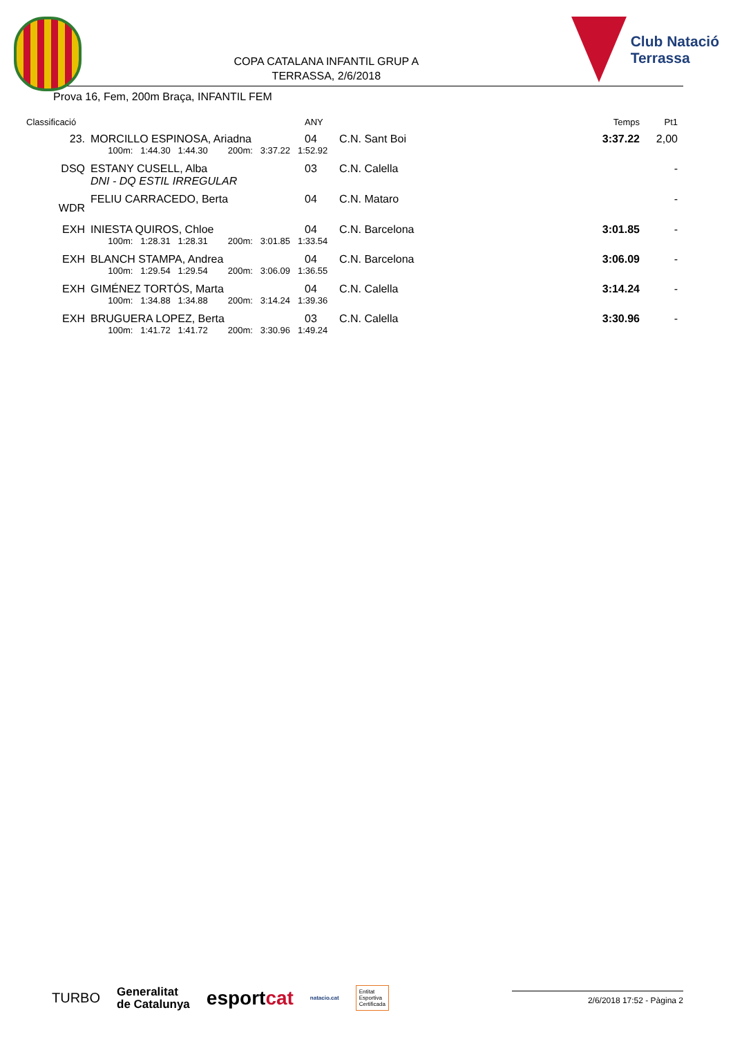COPA CATALANA INFANTIL GRUP A
TERRASSA, 2/6/2018
Club Natació
Terrassa
Prova 16, Fem, 200m Braça, INFANTIL FEM
| Classificació | | | ANY | | Temps | Pt1 |
| --- | --- | --- | --- | --- | --- | --- |
| 23. | | MORCILLO ESPINOSA, Ariadna | 04 | C.N. Sant Boi | 3:37.22 | 2,00 |
| | | 100m: 1:44.30 1:44.30 200m: 3:37.22 1:52.92 | | | | |
| DSQ | | ESTANY CUSELL, Alba | 03 | C.N. Calella | | - |
| | | DNI - DQ ESTIL IRREGULAR | | | | |
| WDR | | FELIU CARRACEDO, Berta | 04 | C.N. Mataro | | - |
| EXH | | INIESTA QUIROS, Chloe | 04 | C.N. Barcelona | 3:01.85 | - |
| | | 100m: 1:28.31 1:28.31 200m: 3:01.85 1:33.54 | | | | |
| EXH | | BLANCH STAMPA, Andrea | 04 | C.N. Barcelona | 3:06.09 | - |
| | | 100m: 1:29.54 1:29.54 200m: 3:06.09 1:36.55 | | | | |
| EXH | | GIMÉNEZ TORTÓS, Marta | 04 | C.N. Calella | 3:14.24 | - |
| | | 100m: 1:34.88 1:34.88 200m: 3:14.24 1:39.36 | | | | |
| EXH | | BRUGUERA LOPEZ, Berta | 03 | C.N. Calella | 3:30.96 | - |
| | | 100m: 1:41.72 1:41.72 200m: 3:30.96 1:49.24 | | | | |
TURBO Generalitat
de Catalunya esportcat natacio.cat Entitat
Esportiva
Certificada
2/6/2018 17:52 - Pàgina 2